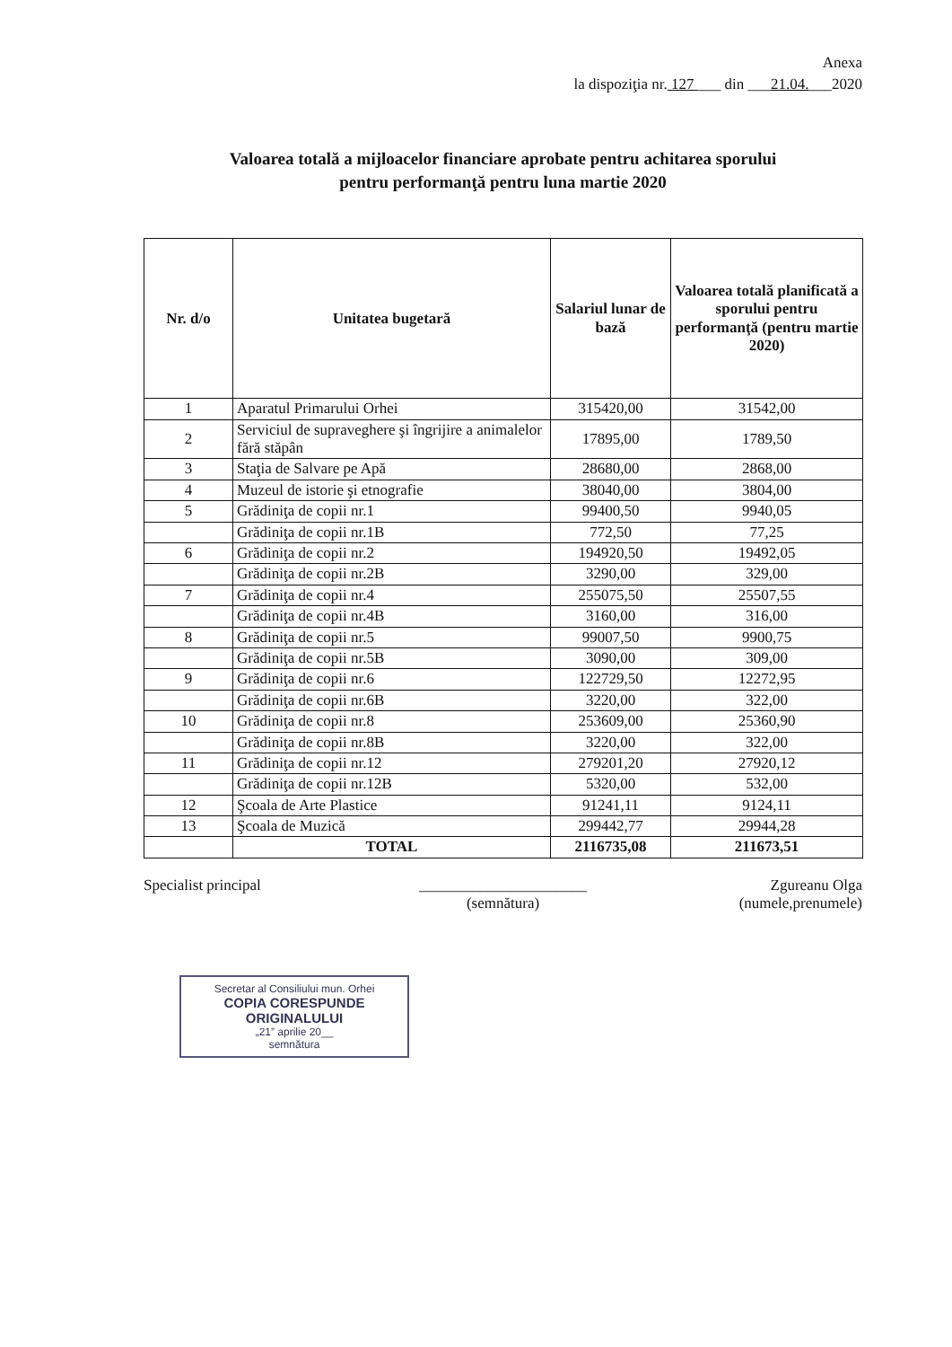Anexa
la dispoziţia nr. 127 ___ din ___21.04.___2020
Valoarea totală a mijloacelor financiare aprobate pentru achitarea sporului
pentru performanţă pentru luna martie 2020
| Nr. d/o | Unitatea bugetară | Salariul lunar de bază | Valoarea totală planificată a sporului pentru performanţă (pentru martie 2020) |
| --- | --- | --- | --- |
| 1 | Aparatul Primarului Orhei | 315420,00 | 31542,00 |
| 2 | Serviciul de supraveghere şi îngrijire a animalelor fără stăpân | 17895,00 | 1789,50 |
| 3 | Staţia de Salvare pe Apă | 28680,00 | 2868,00 |
| 4 | Muzeul de istorie şi etnografie | 38040,00 | 3804,00 |
| 5 | Grădiniţa de copii nr.1 | 99400,50 | 9940,05 |
| | Grădiniţa de copii nr.1B | 772,50 | 77,25 |
| 6 | Grădiniţa de copii nr.2 | 194920,50 | 19492,05 |
| | Grădiniţa de copii nr.2B | 3290,00 | 329,00 |
| 7 | Grădiniţa de copii nr.4 | 255075,50 | 25507,55 |
| | Grădiniţa de copii nr.4B | 3160,00 | 316,00 |
| 8 | Grădiniţa de copii nr.5 | 99007,50 | 9900,75 |
| | Grădiniţa de copii nr.5B | 3090,00 | 309,00 |
| 9 | Grădiniţa de copii nr.6 | 122729,50 | 12272,95 |
| | Grădiniţa de copii nr.6B | 3220,00 | 322,00 |
| 10 | Grădiniţa de copii nr.8 | 253609,00 | 25360,90 |
| | Grădiniţa de copii nr.8B | 3220,00 | 322,00 |
| 11 | Grădiniţa de copii nr.12 | 279201,20 | 27920,12 |
| | Grădiniţa de copii nr.12B | 5320,00 | 532,00 |
| 12 | Şcoala de Arte Plastice | 91241,11 | 9124,11 |
| 13 | Şcoala de Muzică | 299442,77 | 29944,28 |
| | TOTAL | 2116735,08 | 211673,51 |
Specialist principal ______________________
(semnătura)
Zgureanu Olga
(numele,prenumele)
Secretar al Consiliului mun. Orhei
COPIA CORESPUNDE ORIGINALULUI
„21” aprilie 20__
semnătura